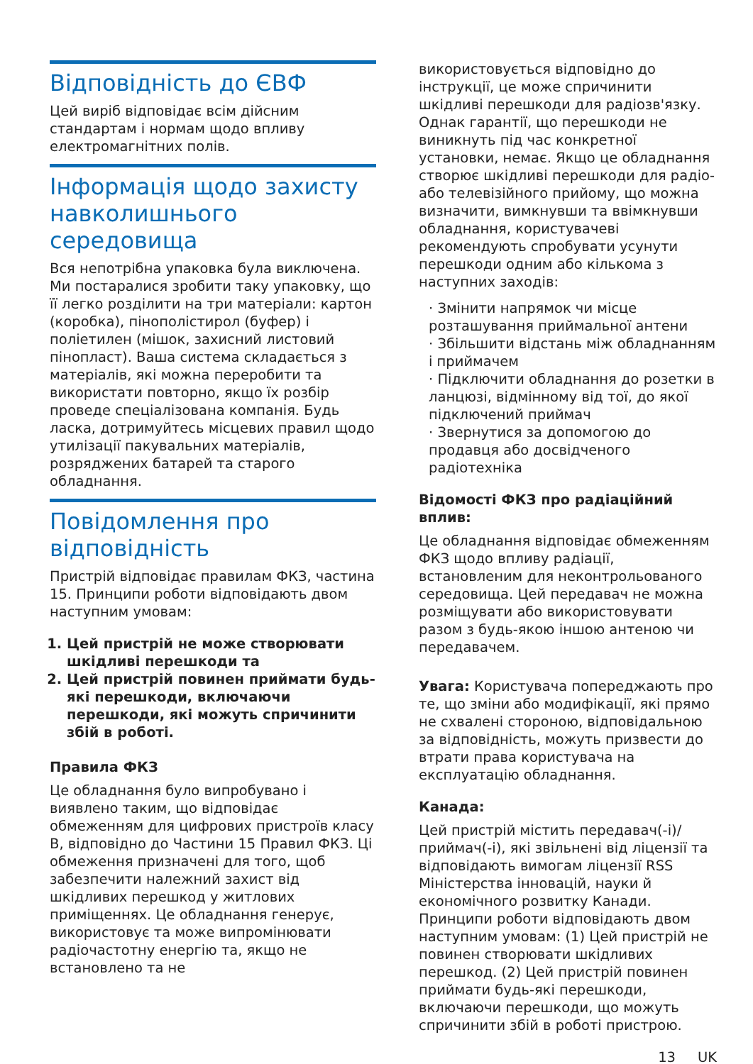Відповідність до ЄВФ
Цей виріб відповідає всім дійсним стандартам і нормам щодо впливу електромагнітних полів.
Інформація щодо захисту навколишнього середовища
Вся непотрібна упаковка була виключена. Ми постаралися зробити таку упаковку, що її легко розділити на три матеріали: картон (коробка), пінополістирол (буфер) і поліетилен (мішок, захисний листовий пінопласт). Ваша система складається з матеріалів, які можна переробити та використати повторно, якщо їх розбір проведе спеціалізована компанія. Будь ласка, дотримуйтесь місцевих правил щодо утилізації пакувальних матеріалів, розряджених батарей та старого обладнання.
Повідомлення про відповідність
Пристрій відповідає правилам ФКЗ, частина 15. Принципи роботи відповідають двом наступним умовам:
1. Цей пристрій не може створювати шкідливі перешкоди та
2. Цей пристрій повинен приймати будь-які перешкоди, включаючи перешкоди, які можуть спричинити збій в роботі.
Правила ФКЗ
Це обладнання було випробувано і виявлено таким, що відповідає обмеженням для цифрових пристроїв класу B, відповідно до Частини 15 Правил ФКЗ. Ці обмеження призначені для того, щоб забезпечити належний захист від шкідливих перешкод у житлових приміщеннях. Це обладнання генерує, використовує та може випромінювати радіочастотну енергію та, якщо не встановлено та не
використовується відповідно до інструкції, це може спричинити шкідливі перешкоди для радіозв'язку.
Однак гарантії, що перешкоди не виникнуть під час конкретної установки, немає. Якщо це обладнання створює шкідливі перешкоди для радіо- або телевізійного прийому, що можна визначити, вимкнувши та ввімкнувши обладнання, користувачеві рекомендують спробувати усунути перешкоди одним або кількома з наступних заходів:
· Змінити напрямок чи місце розташування приймальної антени
· Збільшити відстань між обладнанням і приймачем
· Підключити обладнання до розетки в ланцюзі, відмінному від тої, до якої підключений приймач
· Звернутися за допомогою до продавця або досвідченого радіотехніка
Відомості ФКЗ про радіаційний вплив:
Це обладнання відповідає обмеженням ФКЗ щодо впливу радіації, встановленим для неконтрольованого середовища. Цей передавач не можна розміщувати або використовувати разом з будь-якою іншою антеною чи передавачем.
Увага: Користувача попереджають про те, що зміни або модифікації, які прямо не схвалені стороною, відповідальною за відповідність, можуть призвести до втрати права користувача на експлуатацію обладнання.
Канада:
Цей пристрій містить передавач(-і)/приймач(-і), які звільнені від ліцензії та відповідають вимогам ліцензії RSS Міністерства інновацій, науки й економічного розвитку Канади. Принципи роботи відповідають двом наступним умовам: (1) Цей пристрій не повинен створювати шкідливих перешкод. (2) Цей пристрій повинен приймати будь-які перешкоди, включаючи перешкоди, що можуть спричинити збій в роботі пристрою.
13 UK